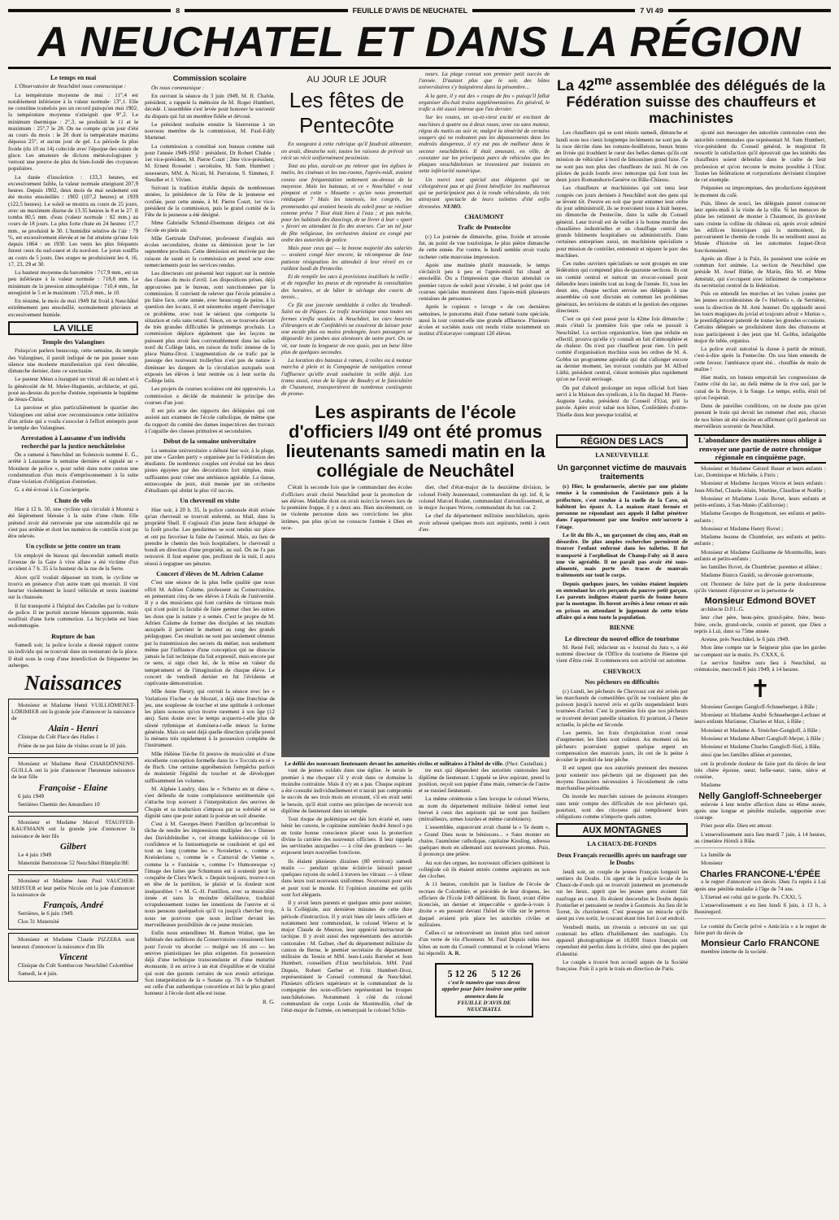8 FEUILLE D'AVIS DE NEUCHATEL 7 VI 49
A NEUCHATEL ET DANS LA RÉGION
Le temps en mai
L'Observatoire de Neuchâtel nous communique :
La température moyenne de mai : 11°,4 est notablement inférieure à la valeur normale: 13°,1. Elle ne constitue toutefois pas un record puisqu'en mai 1902, la température moyenne n'atteignit que 9°,2. Le minimum thermique : 2°,3, se produisit le 11 et le maximum : 25°,7 le 28. On ne compte qu'un jour d'été au cours du mois : le 28 dont la température maxima dépassa 25°, et aucun jour de gel. La période la plus froide (du 10 au 14) coïncide avec l'époque des saints de glace. Les amateurs de dictons météorologiques y verront une preuve de plus du bien-fondé des croyances populaires.
La durée d'insolation : 133,3 heures, est excessivement faible, la valeur normale atteignant 207,9 heures. Depuis 1902, deux mois de mai seulement ont été moins ensoleillés : 1902 (107,2 heures) et 1939 (122,5 heures). Le soleil se montra au cours de 25 jours, avec un maximum diurne de 13.35 heures le 8 et le 27. Il tomba 80,5 mm. d'eau (valeur normale : 82 mm.) au cours de 18 jours. La plus forte chute en 24 heures: 17,7 mm., se produisit le 30. L'humidité relative de l'air : 79 %, est excessivement élevée et ne fut atteinte qu'une fois depuis 1864 : en 1930. Les vents les plus fréquents furent ceux du sud-ouest et du nord-est. Le joran souffla au cours de 5 jours. Des orages se produisirent les 4, 16, 17, 23, 29 et 30.
La hauteur moyenne du baromètre : 717,9 mm., est un peu inférieure à la valeur normale : 718,8 mm. Le minimum de la pression atmosphérique : 710,4 mm., fut enregistré le 5 et le maximum : 725,8 mm., le 10.
En résumé, le mois de mai 1949 fut froid à Neuchâtel extrêmement peu ensoleillé, normalement pluvieux et excessivement humide.
LA VILLE
Temple des Valangines
Puisqu'on parlera beaucoup, cette semaine, du temple des Valangines, il paraît indiqué de ne pas passer sous silence une modeste manifestation qui s'est déroulée, dimanche dernier, dans ce sanctuaire.
Le pasteur Méan a inauguré un vitrail dû au talent et à la générosité de M. Meier-Huguenin, architecte, et qui, posé au-dessus du porche d'entrée, représente le baptême de Jésus-Christ.
La paroisse et plus particulièrement le quartier des Valangines ont salué avec reconnaissance cette initiative d'un artiste qui a voulu s'associer à l'effort entrepris pour le temple des Valangines.
Arrestation à Lausanne d'un individu recherché par la justice neuchâteloise
On a ramené à Neuchâtel un Soleurois nommé E. G., arrêté à Lausanne la semaine dernière et signalé au « Moniteur de police », pour subir dans notre canton une condamnation d'un mois d'emprisonnement à la suite d'une violation d'obligation d'entretien.
G. a été écroué à la Conciergerie.
Chute de vélo
Hier à 12 h. 50, une cycliste qui circulait à Monruz a été légèrement blessée à la suite d'une chute. Elle prétend avoir été renversée par une automobile qui ne s'est pas arrêtée et dont les numéros de contrôle n'ont pu être relevés.
Un cycliste se jette contre un tram
Un employé de bureau qui descendait samedi matin l'avenue de la Gare à vive allure a été victime d'un accident à 7 h. 35 à la hauteur de la rue de la Serre.
Alors qu'il voulait dépasser un tram, le cycliste se trouva en présence d'un autre tram qui montait. Il vint heurter violemment le lourd véhicule et resta inanimé sur la chaussée.
Il fut transporté à l'hôpital des Cadolles par la voiture de police. Il ne portait aucune blessure apparente, mais souffrait d'une forte commotion. La bicyclette est bien endommagée.
Rupture de ban
Samedi soir, la police locale a dressé rapport contre un individu qui se trouvait dans un restaurant de la place. Il était sous le coup d'une interdiction de fréquenter les auberges.
Naissances
Monsieur et Madame Henri VUILLIOMENET-LORIMIER ont la grande joie d'annoncer la naissance de
Alain - Henri
Clinique du Crêt Place des Halles 1
Prière de ne pas faire de visites avant le 10 juin.
Monsieur et Madame René CHARDONNENS-GUILLA ont la joie d'annoncer l'heureuse naissance de leur fille
Françoise - Elaine
6 juin 1949
Serrières Chemin des Amandiers 10
Monsieur et Madame Marcel STAUFFER-KAUFMANN ont la grande joie d'annoncer la naissance de leur fils
Gilbert
Le 4 juin 1949
Maternité Bernstrasse 52 Neuchâtel Bümpliz/BE
Monsieur et Madame Jean Paul VAUCHER-MEISTER et leur petite Nicole ont la joie d'annoncer la naissance de
François, André
Serrières, le 6 juin 1949.
Clos 31 Maternité
Monsieur et Madame Claude PIZZERA sont heureux d'annoncer la naissance d'un fils
Vincent
Clinique du Crêt Sombacour Neuchâtel Colombier
Samedi, le 4 juin.
Commission scolaire
On nous communique :
En ouvrant la séance du 3 juin 1949, M. R. Chable, président, a rappelé la mémoire de M. Roger Humbert, décédé. L'assemblée s'est levée pour honorer le souvenir du disparu qui fut un membre fidèle et dévoué.
Le président souhaite ensuite la bienvenue à un nouveau membre de la commission, M. Paul-Eddy Martenet.
La commission a constitué son bureau comme suit pour l'année 1949-1950 : président, Dr Robert Chable ; 1er vice-président, M. Pierre Court ; 2me vice-président, M. Ernest Rosselet ; secrétaire, M. Sam. Humbert ; assesseurs, MM. A. Nicati, M. Perratone, S. Simmen, F. Steudler et J. Vivien.
Suivant la tradition établie depuis de nombreuses années, la présidence de la Fête de la jeunesse est confiée, pour cette année, à M. Pierre Court, 1er vice-président de la commission, puis le grand comité de la Fête de la jeunesse a été désigné.
Mme Gabrielle Schmid-Ebermann dirigera cet été l'école en plein air.
Mlle Gertrude DuPontet, professeur d'anglais aux écoles secondaires, donne sa démission pour le 1er septembre prochain. Cette démission est motivée par des raisons de santé et la commission en prend acte avec remerciements pour les services rendus.
Les directeurs ont présenté leur rapport sur la rentrée des classes du mois d'avril. Les dispositions prises, déjà approuvées par le bureau, sont sanctionnées par la commission. Il convient de relever que l'école primaire a pu faire face, cette année, avec beaucoup de peine, à la question des locaux, il est néanmoins urgent d'envisager ce problème, avec tout le sérieux que comporte la situation et cela sans retard. Sinon, on se trouvera devant de très grandes difficultés le printemps prochain. La commission déplore également que les leçons ne puissent plus avoir lieu convenablement dans les salles nord du Collège latin, en raison du trafic intense de la place Numa-Droz. L'augmentation de ce trafic par le passage des nouveaux trolleybus n'est pas de nature à diminuer les dangers de la circulation auxquels sont exposés les élèves à leur rentrée ou à leur sortie du Collège latin.
Les projets de courses scolaires ont été approuvés. La commission a décidé de maintenir le principe des courses d'un jour.
Il est pris acte des rapports des déléguées qui ont assisté aux examens de l'école catholique, de même que du rapport du comité des dames inspectrices des travaux à l'aiguille des classes primaires et secondaires.
Début de la semaine universitaire
La semaine universitaire a débuté hier soir, à la plage, par une « Garden party » organisée par la Fédération des étudiants. De nombreux couples ont évolué sur les deux pistes égayées par des décorations fort simples, mais suffisantes pour créer une ambiance agréable. La danse, entrecoupée de jeux, était menée par un orchestre d'étudiants qui obtint le plus vif succès.
Un chevreuil en visite
Hier soir, à 20 h. 35, la police cantonale était avisée qu'un chevreuil se trouvait enfermé, au Mail, dans la propriété Shell. Il s'agissait d'un jeune faon échappé de la forêt proche. Les gendarmes se sont rendus sur place et ont pu favoriser la fuite de l'animal. Mais, au lieu de prendre le chemin des bois hospitaliers, le chevreuil a bondi en direction d'une propriété, au sud. On ne l'a pas retrouvé. Il faut espérer que, profitant de la nuit, il aura réussi à regagner ses pénates.
Concert d'élèves de M. Adrien Calame
C'est une séance de la plus belle qualité que nous offrit M. Adrien Calame, professeur au Conservatoire, en présentant cinq de ses élèves à l'Aula de l'université. Il y a des musiciens qui font carrière de virtuose mais qui n'ont point la faculté de faire germer chez les autres les dons que la nature y a semés. C'est le propre de M. Adrien Calame de former des disciples et les résultats auxquels il parvient le mettent au rang des grands pédagogues. Ces résultats ne sont pas seulement obtenus par la transmission des secrets du métier, non seulement même par l'influence d'une conception qui ne dissocie jamais le fait technique du fait expressif, mais encore par ce sens, si aigu chez lui, de la mise en valeur du tempérament et de l'imagination de chaque élève. Le concert de vendredi dernier en fut l'évidente et captivante démonstration.
Mlle Anne Fleury, qui ouvrait la séance avec les « Variations Fischer » de Mozart, a déjà une franchise de jeu, une souplesse de toucher et une aptitude à ordonner les plans sonores qu'on trouve rarement à son âge (12 ans). Sans doute avec le temps acquerra-t-elle plus de sûreté rythmique et dominera-t-elle mieux la forme générale. Mais on sent déjà quelle direction qu'elle prend la mènera très rapidement à la possession complète de l'instrument.
Mlle Hélène Tièche fit preuve de musicalité et d'une excellente conception formelle dans la « Toccata en ré » de Bach. Une certaine appréhension l'empêcha parfois de maintenir l'égalité du toucher et de développer suffisamment les volumes.
M. Alphée Landry, dans le « Scherzo en ut dièse », s'est défendu de toute complaisance sentimentale qui s'attache trop souvent à l'interprétation des œuvres de Chopin et sa traduction s'imposa par sa sobriété et sa dignité sans que pour autant la poésie en soit absente.
C'est à M. Georges-Henri Pantillon qu'incombait la tâche de rendre les impressions multiples des « Danses des Davidsbündler », cet étrange kaléidoscope où la confidence et la fantasmagorie se coudoient et qui est tout au long (comme les « Novelettes », comme « Kreisleriana », comme le « Carnaval de Vienne », comme la « Fantaisie », comme l'« Humoresque ») l'image des luttes que Schumann eut à soutenir pour la conquête de Clara Wieck. « Depuis toujours, trouve-t-on en tête de la partition, le plaisir et la douleur sont inséparables ! » M. G.-H. Pantillon, avec sa musicalité innée et sans la moindre défaillance, traduisit scrupuleusement toutes les intentions de l'œuvre et si nous pensons quelquefois qu'il va jusqu'à chercher trop, nous ne pouvons que nous incliner devant les merveilleuses possibilités de ce jeune musicien.
Enfin nous entendîmes M. Ramon Walter, que les habitués des auditions du Conservatoire connaissent bien pour l'avoir vu aborder — malgré ses 16 ans — les œuvres pianistiques les plus exigentes. En possession déjà d'une technique transcendante et d'une maturité étonnante, il en arrive à un état d'équilibre et de vitalité qui sont des garants certains de son avenir artistique. Son interprétation de la « Sonate op. 78 » de Schubert est celle d'un authentique concertiste et fait le plus grand honneur à l'école dont elle est issue.
R. G.
AU JOUR LE JOUR
Les fêtes de Pentecôte
En songeant à cette rubrique qu'il faudrait alimenter, on avait, dimanche soir, toutes les raisons de prévoir un récit un récit uniformément pessimiste.
Tout au plus, aurait-on pu relever que les églises le matin, les cinémas et les tea-rooms, l'après-midi, avaient connu une fréquentation nettement au-dessus de la moyenne. Mais les bateaux, et ce « Neuchâtel » tout pimpant et cette « Mouette » qu'on nous promettait rééduquée ? Mais les tournois, les congrès, les promenades qui avaient besoin du soleil pour se réaliser comme prévu ? Tout était bien à l'eau ; et pas mèche, pour les habitués des dancings, de se livrer à leur « sport » favori en attendant la fin des averses. Car un tel jour de fête religieuse, les orchestres étaient en congé par ordre des autorités de police.
Mais pour ceux qui — la bonne majorité des salariés — avaient congé hier encore, la récompense de leur patiente résignation les attendait à leur réveil en ce rutilant lundi de Pentecôte.
Et de remplir les sacs à provisions inutilisés la veille ; et de regonfler les pneus et de reprendre la consultation des horaires, et de hâter le séchage des courts de tennis...
Ce fût une journée semblable à celles du Vendredi-Saint ou de Pâques. Le trafic touristique sous toutes ses formes s'enfla soudain. A Neuchâtel, les cars bourrés d'étrangers et de Confédérés ne cessèrent de laisser pour une escale plus ou moins prolongée, leurs passagers se dégourdir les jambes aux alentours de notre port. On ne vit, sur toute la longueur de nos quais, pas un banc libre plus de quelques secondes.
La location des bateaux à rames, à voiles ou à moteur marcha à plein et la Compagnie de navigation connut l'affluence qu'elle avait souhaitée la veille déjà. Les trams aussi, ceux de la ligne de Boudry et le funiculaire de Chaumont, transportèrent de nombreux contingents de prome-
neurs. La plage connut son premier petit succès de l'année. D'autant plus que le soir, des hôtes universitaires s'y baignèrent dans la pénombre...
A la gare, il y eut des « coups de feu » puisqu'il fallut organiser dix-huit trains supplémentaires. En général, le trafic a été aussi intense que l'an dernier.
Sur les routes, un va-et-vient excité et excitant de machines à quatre ou à deux roues, avec ou sans moteur, régna du matin au soir et, malgré la témérité de certains usagers qui ne redoutent pas les dépassements dans les endroits dangereux, il n'y eut pas de malheur dans le secteur neuchâtelois. Il était amusant, en ville, de constater sur les principaux parcs de véhicules que les plaques neuchâteloises se trouvaient par instants en nette infériorité numérique.
Un merci tout spécial aux élégantes qui ne s'éloignèrent pas et qui firent bénéficier les malheureux qui ne participaient pas à la ronde véhiculante, du très attrayant spectacle de leurs toilettes d'été enfin étrennées. NEMO.
CHAUMONT
Trafic de Pentecôte
(c) La journée de dimanche, grise, froide et arrosée fut, au point de vue touristique, le plus piètre dimanche de cette année. Par contre, le lundi semble avoir voulu racheter cette mauvaise impression.
Après une matinée plutôt maussade, le temps s'éclaircit peu à peu et l'après-midi fut chaud et ensoleillé. On a l'impression que chacun attendait ce premier rayon de soleil pour s'évader, à tel point que 14 courses spéciales montèrent dans l'après-midi plusieurs centaines de personnes.
Après le copieux « lavage » de ces dernières semaines, le panorama était d'une netteté toute spéciale, aussi la tour connut-elle une grande affluence. Plusieurs écoles et sociétés nous ont rendu visite notamment un institut d'Estavayer comptant 120 élèves.
Les aspirants de l'école d'officiers I/49 ont été promus lieutenants samedi matin en la collégiale de Neuchâtel
C'était la seconde fois que le commandant des écoles d'officiers avait choisi Neuchâtel pour la promotion de ses élèves. Médaille dont on avait noirci le revers lors de la première frappe, il y a deux ans. Bien sincèrement, on ne violente personne dans ses convictions les plus intimes, pas plus qu'on ne consacre l'armée à Dieu en rece-
dier, chef d'état-major de la deuxième division, le colonel Frédy Jeanrenaud, commandant du rgt. inf. 8, le colonel Marcel Roulet, commandant d'arrondissement, et le major Jacques Wavre, commandant du bat. car. 2.
Le chef du département militaire neuchâtelois, après avoir adressé quelques mots aux aspirants, remit à ceux d'en-
Le défilé des nouveaux lieutenants devant les autorités civiles et militaires à l'hôtel de ville. (Phot. Castellani.)
vant de jeunes soldats dans une église. Je serais le premier à me choquer s'il y avait dans ce domaine la moindre contrainte. Mais il n'y en a pas. Chaque aspirant a été consulté individuellement et n'aurait pas compromis le succès de ses trois mois en avouant, s'il en avait senti le besoin, qu'il était contre ses principes de recevoir son diplôme de lieutenant dans un temple.
Tout risque de polémique est dès lors écarté et, sans bénir les canons, le capitaine aumônier André Junod a pu en toute bonne conscience placer sous la protection divine la carrière des nouveaux officiers. Il leur rappela les servitudes auxquelles — à côté des grandeurs — les exposent leurs nouvelles fonctions.
Ils étaient plusieurs dizaines (80 environ) samedi matin — pendant qu'une éclaircie laissait passer quelques rayons du soleil à travers les vitraux — à vibrer dans leurs tout nouveaux uniformes. Nouveaux pour eux et pour tout le monde. Et l'opinion unanime est qu'ils sont fort élégants.
Il y avait leurs parents et quelques amis pour assister, à la Collégiale, aux dernières minutes de cette dure période d'instruction. Il y avait bien sûr leurs officiers et notamment leur commandant, le colonel Wierss et le major Claude de Meuron, leur apprécié instructeur de tactique. Il y avait aussi des représentants des autorités cantonales : M. Gafner, chef du département militaire du canton de Berne, le premier secrétaire du département militaire du Tessin et MM. Jean-Louis Barrelet et Jean Humbert, conseillers d'Etat neuchâtelois. MM. Paul Dupuis, Robert Gerber et Fritz Humbert-Droz, représentaient le Conseil communal de Neuchâtel. Plusieurs officiers supérieurs et le commandant de la compagnie des sous-officiers représentant les troupes neuchâteloises. Notamment à côté du colonel commandant de corps Louis de Montmollin, chef de l'état-major de l'armée, on remarquait le colonel Schin-
tre eux qui dépendent des autorités cantonales leur diplôme de lieutenant. L'appelé se lève aspirant, prend la position, reçoit son papier d'une main, remercie de l'autre et se rassied lieutenant.
La même cérémonie a lieu lorsque le colonel Wierss, au nom du département militaire fédéral remet leur brevet à ceux des aspirants qui ne sont pas fusiliers (mitrailleurs, armes lourdes et même carabiniers).
L'assemblée, auparavant avait chanté le « Te deum », « Grand Dieu nous te bénissons... » Sans monter en chaire, l'aumônier catholique, capitaine Kissling, adressa quelques mots en allemand aux nouveaux promus. Puis, il prononça une prière.
Au son des orgues, les nouveaux officiers quittèrent la collégiale où ils étaient entrés comme aspirants au son des cloches.
A 11 heures, conduits par la fanfare de l'école de recrues de Colombier, et précédés de leur drapeau, les officiers de l'Ecole I/49 défilèrent. Ils firent, avant d'être licenciés, un dernier et impeccable « garde-à-vous à droite » en passant devant l'hôtel de ville sur le perron duquel avaient pris place les autorités civiles et militaires.
Celles-ci se retrouvèrent un instant plus tard autour d'un verre de vin d'honneur. M. Paul Dupuis salua nos hôtes au nom du Conseil communal et le colonel Wierss lui répondit. A. R.
5 12 26 5 12 26
c'est le numéro que vous devez appeler pour faire insérer une petite annonce dans la
FEUILLE D'AVIS DE NEUCHATEL
La 42<sup>me</sup> assemblée des délégués de la Fédération suisse des chauffeurs et machinistes
Les chauffeurs qui se sont réunis samedi, dimanche et lundi sous nos cieux longtemps incléments ne sont pas de la race décrite dans les romans-feuilletons, beaux bruns en livrée qui troublent le cœur des belles dames qu'ils ont mission de véhiculer à bord de limousines grand luxe. Ce ne sont pas non plus des chauffeurs de taxi. Ni de ces pilotes de poids lourds avec remorque qui font tous les deux jours Romanshorn-Genève ou Bâle-Chiasso.
Les chauffeurs et machinistes qui ont tenu leur congrès ces jours derniers à Neuchâtel sont des gens qui se lèvent tôt. Preuve en soit que pour entamer leur ordre du jour administratif, ils se trouvaient tous à huit heures, un dimanche de Pentecôte, dans la salle du Conseil général. Leur travail est de veiller à la bonne marche des chaudières industrielles et au chauffage central des grands bâtiments hospitaliers ou administratifs. Dans certaines entreprises aussi, un machiniste spécialiste a pour mission de contrôler, entretenir et réparer le parc des machines.
Ces rudes ouvriers spécialisés se sont groupés en une fédération qui comprend plus de quarante sections. Ils ont un comité central et surtout un avocat-conseil pour défendre leurs intérêts tout au long de l'année. Et, tous les deux ans, chaque section envoie ses délégués à une assemblée où sont discutés en commun les problèmes généraux, les revisions de statuts et la gestion des organes directeurs.
C'est ce qui s'est passé pour la 42me fois dimanche ; mais c'était la première fois que cela se passait à Neuchâtel. La section organisatrice, bien que réduite en effectif, prouva qu'elle s'y connaît en fait d'atmosphère et de chaleur. On n'est pas chauffeur pour rien. Un petit comité d'organisation machina sous les ordres de M. A. Gobba un programme agréable qui dut s'allonger encore au dernier moment, les travaux conduits par M. Alfred Lüthi, président central, s'étant terminés plus rapidement qu'on ne l'avait envisagé.
On put d'abord prolonger un repas officiel fort bien servi à la Maison des syndicats, à la fin duquel M. Pierre-Auguste Leuba, président du Conseil d'Etat, prit la parole. Après avoir salué nos hôtes, Confédérés d'outre-Thielle dans leur presque totalité, et
ajouté aux messages des autorités cantonales ceux des autorités communales que représentait M. Sam Humbert, vice-président du Conseil général, le magistrat fit ressortir la satisfaction qu'il éprouvait que les intérêts des chauffeurs soient défendus dans le cadre de leur profession et qu'on recoure le moins possible à l'Etat. Toutes les fédérations et corporations devraient s'inspirer de cet exemple.
Préparées ou impromptues, des productions égayèrent le moment du café.
Puis, libres de souci, les délégués purent consacrer leur après-midi à la visite de la ville. Si les menaces de pluie les retinrent de monter à Chaumont, ils gravirent sans crainte la colline du château où, après avoir admiré les édifices historiques qui la surmontent, ils parcoururent le chemin de ronde. Ils se rendirent aussi au Musée d'histoire où les automates Jaquet-Droz fonctionnaient.
Après un dîner à la Paix, ils passèrent une soirée en commun fort animée. La section de Neuchâtel que préside M. Josef Bütler, de Marin, fêta M. et Mme Amstutz, qui s'occupent avec infiniment de compétence du secrétariat central de la fédération.
Puis on entendit les marches et les valses jouées par les jeunes accordéonistes de l'« Helvetia », de Serrières, sous la direction de M. Ami Jeannet. On applaudit aussi les tours magiques du jovial et toujours adroit « Marius », le prestidigitateur patenté de toutes les grandes occasions. Certains délégués se produisirent dans des chansons et tous participèrent à des jeux que M. Gobba, infatigable major de table, organisa.
La police avait autorisé la danse à partir de minuit, c'est-à-dire après la Pentecôte. On usa bien entendu de cette faveur, l'ambiance ayant été... chauffée de main de maître !
Hier matin, un bateau emportait les congressistes de l'autre côté du lac, au delà même de la rive sud, par le canal de la Broye, à la Sauge. Le temps, enfin, était tel qu'on l'espérait.
Dans de pareilles conditions, on ne doute pas qu'en prenant le train qui devait les ramener chez eux, chacun de nos hôtes ait été sincère en affirmant qu'il garderait un merveilleux souvenir de Neuchâtel.
RÉGION DES LACS
LA NEUVEVILLE
Un garçonnet victime de mauvais traitements
(c) Hier, la gendarmerie, alertée par une plainte remise à la commission de l'assistance puis à la préfecture, s'est rendue à la ruelle de la Cave, où habitent les époux A. La maison étant fermée et personne ne répondant aux appels il fallut pénétrer dans l'appartement par une fenêtre entr'ouverte à l'étage.
Le lit du fils A., un garçonnet de cinq ans, était en désordre. De plus amples recherches permirent de trouver l'enfant enfermé dans les toilettes. Il fut transporté à l'orphelinat de Champ-Fahy où il aura une vie agréable. Il ne paraît pas avoir été sous-alimenté, mais porte des traces de mauvais traitements sur tout le corps.
Depuis quelques jours, les voisins étaient inquiets en entendant les cris perçants du pauvre petit garçon. Les parents indignes étaient partis de bonne heure par la montagne. Ils furent arrêtés à leur retour et mis en prison en attendant le jugement de cette triste affaire qui a ému toute la population.
BIENNE
Le directeur du nouvel office de tourisme
M. René Fell, rédacteur au « Journal du Jura », a été nommé directeur de l'Office du tourisme de Bienne qui vient d'être créé. Il commencera son activité cet automne.
CHEVROUX
Nos pêcheurs en difficultés
(c) Lundi, les pêcheurs de Chevroux ont été avisés par les marchands de comestibles qu'ils ne voulaient plus de poisson jusqu'à nouvel avis et qu'ils suspendaient leurs tournées d'achat. C'est la première fois que nos pêcheurs se trouvent devant pareille situation. Et pourtant, à l'heure actuelle, la pêche est féconde.
Les permis, les frais d'exploitation n'ont cessé d'augmenter, les filets sont coûteux. Au moment où les pêcheurs pourraient gagner quelque argent en compensation des mauvais jours, ils ont de la peine à écouler le produit de leur pêche.
Il est urgent que nos autorités prennent des mesures pour soutenir nos pêcheurs qui ne disposent pas des moyens financiers nécessaires à l'écoulement de cette marchandise périssable.
On inonde les marchés suisses de poissons étrangers sans tenir compte des difficultés de nos pêcheurs qui, pourtant, sont des citoyens qui remplissent leurs obligations comme n'importe quels autres.
AUX MONTAGNES
LA CHAUX-DE-FONDS
Deux Français recueillis après un naufrage sur le Doubs
Jeudi soir, un couple de jeunes Français longeait les sentiers du Doubs. Un agent de la police locale de la Chaux-de-Fonds qui se trouvait justement en promenade sur les lieux, apprit que les jeunes gens avaient fait naufrage en canot. Ils étaient descendus le Doubs depuis Pontarlier et pensaient se rendre à Goumois. Au lieu dit le Torret, ils chavirèrent. C'est presque un miracle qu'ils aient pu s'en sortir, le courant étant très fort à cet endroit.
Vendredi matin, un riverain a retrouvé un sac qui contenait les effets d'habillement des naufragés. Un appareil photographique et 18,000 francs français ont cependant été perdus dans la rivière, ainsi que des papiers d'identité.
Le couple a trouvé bon accueil auprès de la Société française. Puis il a pris le train en direction de Paris.
L'abondance des matières nous oblige à renvoyer une partie de notre chronique régionale en cinquième page.
Monsieur et Madame Gérard Bauer et leurs enfants : Luc, Dominique et Michèle, à Paris ;
Monsieur et Madame Jacques Wavre et leurs enfants : Jean-Michel, Claude-Alain, Martine, Claudine et Noëlle ;
Monsieur et Madame Louis Bovet, leurs enfants et petits-enfants, à San-Matéo (Californie) ;
Madame Georges de Rougemont, ses enfants et petits-enfants ;
Monsieur et Madame Henry Bovet ;
Madame Jeanne de Chambrier, ses enfants et petits-enfants ;
Monsieur et Madame Guillaume de Montmollin, leurs enfants et petits-enfants ;
les familles Bovet, de Chambrier, parentes et alliées ;
Madame Bianca Gualdi, sa dévouée gouvernante,
ont l'honneur de faire part de la perte douloureuse qu'ils viennent d'éprouver en la personne de
Monsieur Edmond BOVET
architecte D.P.L.G.
leur cher père, beau-père, grand-père, frère, beau-frère, oncle, grand-oncle, cousin et parent, que Dieu a repris à Lui, dans sa 75me année.
Areuse, près Neuchâtel, le 6 juin 1949.
Mon âme compte sur le Seigneur plus que les gardes ne comptent sur le matin. Ps. CXXX, 6.
Le service funèbre aura lieu à Neuchâtel, au crématoire, mercredi 8 juin 1949, à 14 heures.
✝
Monsieur Georges Gangloff-Schneeberger, à Bâle ;
Monsieur et Madame André Schneeberger-Lechner et leurs enfants Marianne, Charles et Max, à Bâle ;
Monsieur et Madame A. Streicher-Gangloff, à Bâle ;
Monsieur et Madame Albert Gangloff-Meyer, à Bâle ;
Monsieur et Madame Charles Gangloff-Sisti, à Bâle,
ainsi que les familles alliées et parentes,
ont la profonde douleur de faire part du décès de leur très chère épouse, sœur, belle-sœur, tante, nièce et cousine,
Madame
Nelly Gangloff-Schneeberger
enlevée à leur tendre affection dans sa 46me année, après une longue et pénible maladie, supportée avec courage.
Priez pour elle. Dieu est amour.
L'ensevelissement aura lieu mardi 7 juin, à 14 heures, au cimetière Hörnli à Bâle.
La famille de
Monsieur
Charles FRANCONE-L'ÉPÉE
a le regret d'annoncer son décès. Dieu l'a repris à Lui après une pénible maladie à l'âge de 74 ans.
L'Eternel est celui qui te garde. Ps. CXXI, 5.
L'ensevelissement a eu lieu lundi 6 juin, à 13 h., à Beauregard.
Le comité du Cercle privé « Amicizia » a le regret de faire part du décès de
Monsieur Carlo FRANCONE
membre interne de la société.